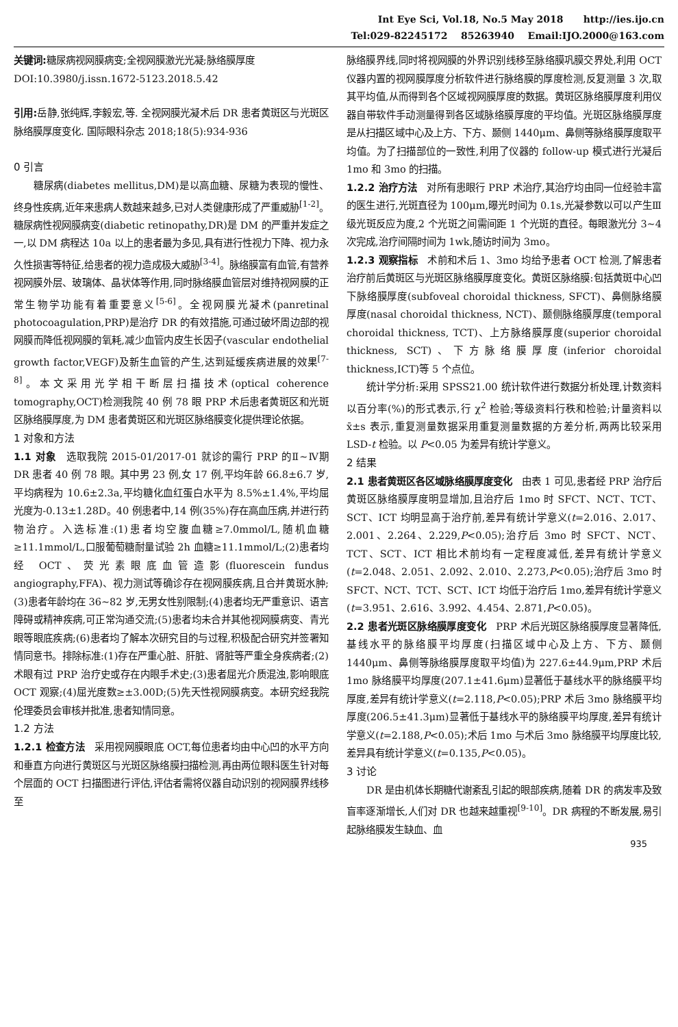Int Eye Sci, Vol.18, No.5 May 2018 http://ies.ijo.cn
Tel:029-82245172 85263940 Email:IJO.2000@163.com
关键词: 糖尿病视网膜病变;全视网膜激光光凝;脉络膜厚度
DOI:10.3980/j.issn.1672-5123.2018.5.42
引用: 岳静,张纯辉,李毅宏,等. 全视网膜光凝术后 DR 患者黄斑区与光斑区脉络膜厚度变化. 国际眼科杂志 2018;18(5):934-936
0 引言
糖尿病(diabetes mellitus,DM)是以高血糖、尿糖为表现的慢性、终身性疾病,近年来患病人数越来越多,已对人类健康形成了严重威胁<sup>[1-2]</sup>。糖尿病性视网膜病变(diabetic retinopathy,DR)是 DM 的严重并发症之一,以 DM 病程达 10a 以上的患者最为多见,具有进行性视力下降、视力永久性损害等特征,给患者的视力造成极大威胁<sup>[3-4]</sup>。脉络膜富有血管,有营养视网膜外层、玻璃体、晶状体等作用,同时脉络膜血管层对维持视网膜的正常生物学功能有着重要意义<sup>[5-6]</sup>。全视网膜光凝术(panretinal photocoagulation,PRP)是治疗 DR 的有效措施,可通过破坏周边部的视网膜而降低视网膜的氧耗,减少血管内皮生长因子(vascular endothelial growth factor,VEGF)及新生血管的产生,达到延缓疾病进展的效果<sup>[7-8]</sup>。本文采用光学相干断层扫描技术(optical coherence tomography,OCT)检测我院 40 例 78 眼 PRP 术后患者黄斑区和光斑区脉络膜厚度,为 DM 患者黄斑区和光斑区脉络膜变化提供理论依据。
1 对象和方法
1.1 对象　选取我院 2015-01/2017-01 就诊的需行 PRP 的Ⅱ~Ⅳ期 DR 患者 40 例 78 眼。其中男 23 例,女 17 例,平均年龄 66.8±6.7 岁,平均病程为 10.6±2.3a,平均糖化血红蛋白水平为 8.5%±1.4%,平均屈光度为-0.13±1.28D。40 例患者中,14 例(35%)存在高血压病,并进行药物治疗。入选标准:(1)患者均空腹血糖≥7.0mmol/L,随机血糖≥11.1mmol/L,口服葡萄糖耐量试验 2h 血糖≥11.1mmol/L;(2)患者均经 OCT、荧光素眼底血管造影(fluorescein fundus angiography,FFA)、视力测试等确诊存在视网膜疾病,且合并黄斑水肿;(3)患者年龄均在 36~82 岁,无男女性别限制;(4)患者均无严重意识、语言障碍或精神疾病,可正常沟通交流;(5)患者均未合并其他视网膜病变、青光眼等眼底疾病;(6)患者均了解本次研究目的与过程,积极配合研究并签署知情同意书。排除标准:(1)存在严重心脏、肝脏、肾脏等严重全身疾病者;(2)术眼有过 PRP 治疗史或存在内眼手术史;(3)患者屈光介质混浊,影响眼底 OCT 观察;(4)屈光度数≥±3.00D;(5)先天性视网膜病变。本研究经我院伦理委员会审核并批准,患者知情同意。
1.2 方法
1.2.1 检查方法　采用视网膜眼底 OCT,每位患者均由中心凹的水平方向和垂直方向进行黄斑区与光斑区脉络膜扫描检测,再由两位眼科医生针对每个层面的 OCT 扫描图进行评估,评估者需将仪器自动识别的视网膜界线移至
脉络膜界线,同时将视网膜的外界识别线移至脉络膜巩膜交界处,利用 OCT 仪器内置的视网膜厚度分析软件进行脉络膜的厚度检测,反复测量 3 次,取其平均值,从而得到各个区域视网膜厚度的数据。黄斑区脉络膜厚度利用仪器自带软件手动测量得到各区域脉络膜厚度的平均值。光斑区脉络膜厚度是从扫描区域中心及上方、下方、颞侧 1440μm、鼻侧等脉络膜厚度取平均值。为了扫描部位的一致性,利用了仪器的 follow-up 模式进行光凝后 1mo 和 3mo 的扫描。
1.2.2 治疗方法　对所有患眼行 PRP 术治疗,其治疗均由同一位经验丰富的医生进行,光斑直径为 100μm,曝光时间为 0.1s,光凝参数以可以产生Ⅲ级光斑反应为度,2 个光斑之间需间距 1 个光斑的直径。每眼激光分 3~4 次完成,治疗间隔时间为 1wk,随访时间为 3mo。
1.2.3 观察指标　术前和术后 1、3mo 均给予患者 OCT 检测,了解患者治疗前后黄斑区与光斑区脉络膜厚度变化。黄斑区脉络膜:包括黄斑中心凹下脉络膜厚度(subfoveal choroidal thickness, SFCT)、鼻侧脉络膜厚度(nasal choroidal thickness, NCT)、颞侧脉络膜厚度(temporal choroidal thickness, TCT)、上方脉络膜厚度(superior choroidal thickness, SCT)、下方脉络膜厚度(inferior choroidal thickness,ICT)等 5 个点位。
统计学分析:采用 SPSS21.00 统计软件进行数据分析处理,计数资料以百分率(%)的形式表示,行 χ<sup>2</sup> 检验;等级资料行秩和检验;计量资料以 x̄±s 表示,重复测量数据采用重复测量数据的方差分析,两两比较采用 LSD-t 检验。以 P<0.05 为差异有统计学意义。
2 结果
2.1 患者黄斑区各区域脉络膜厚度变化　由表 1 可见,患者经 PRP 治疗后黄斑区脉络膜厚度明显增加,且治疗后 1mo 时 SFCT、NCT、TCT、SCT、ICT 均明显高于治疗前,差异有统计学意义(t=2.016、2.017、2.001、2.264、2.229,P<0.05);治疗后 3mo 时 SFCT、NCT、TCT、SCT、ICT 相比术前均有一定程度减低,差异有统计学意义(t=2.048、2.051、2.092、2.010、2.273,P<0.05);治疗后 3mo 时 SFCT、NCT、TCT、SCT、ICT 均低于治疗后 1mo,差异有统计学意义(t=3.951、2.616、3.992、4.454、2.871,P<0.05)。
2.2 患者光斑区脉络膜厚度变化　PRP 术后光斑区脉络膜厚度显著降低,基线水平的脉络膜平均厚度(扫描区域中心及上方、下方、颞侧 1440μm、鼻侧等脉络膜厚度取平均值)为 227.6±44.9μm,PRP 术后 1mo 脉络膜平均厚度(207.1±41.6μm)显著低于基线水平的脉络膜平均厚度,差异有统计学意义(t=2.118,P<0.05);PRP 术后 3mo 脉络膜平均厚度(206.5±41.3μm)显著低于基线水平的脉络膜平均厚度,差异有统计学意义(t=2.188,P<0.05);术后 1mo 与术后 3mo 脉络膜平均厚度比较,差异具有统计学意义(t=0.135,P<0.05)。
3 讨论
DR 是由机体长期糖代谢紊乱引起的眼部疾病,随着 DR 的病发率及致盲率逐渐增长,人们对 DR 也越来越重视<sup>[9-10]</sup>。DR 病程的不断发展,易引起脉络膜发生缺血、血
935